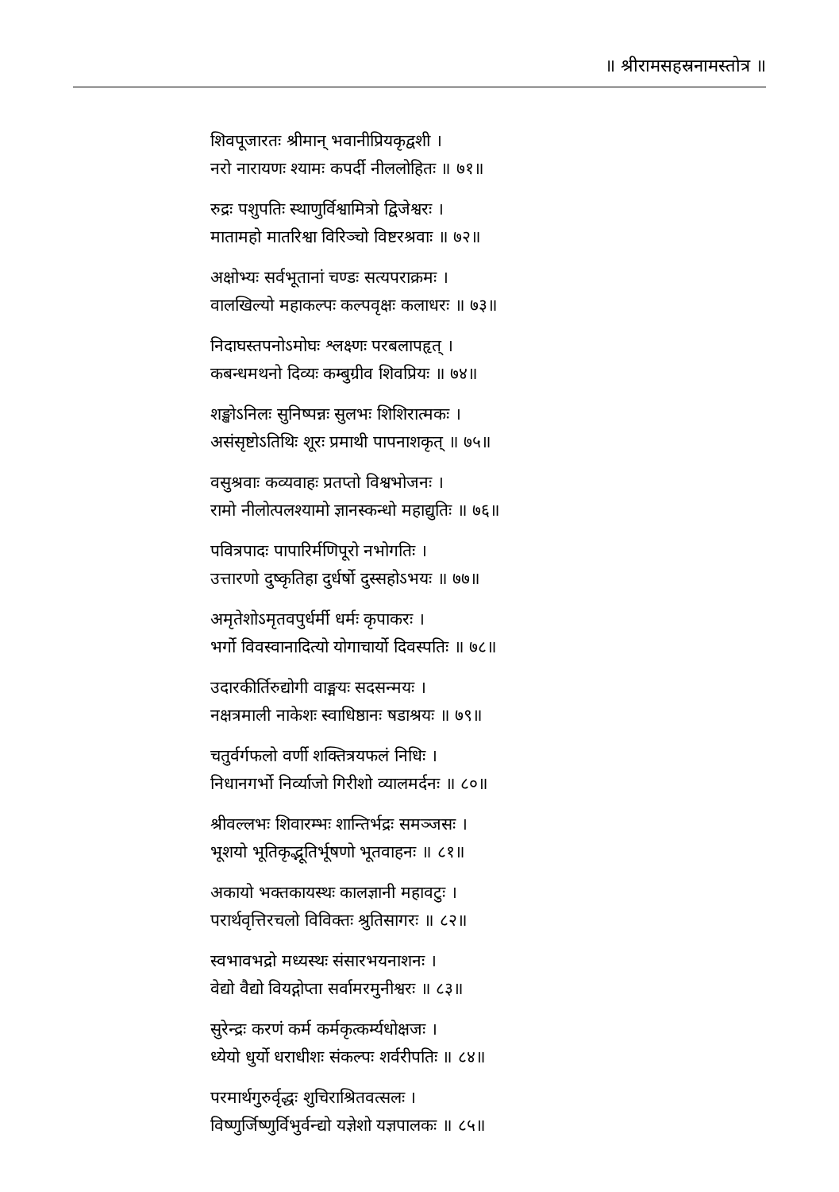॥ श्रीरामसहस्रनामस्तोत्र ॥
शिवपूजारतः श्रीमान् भवानीप्रियकृद्वशी ।
नरो नारायणः श्यामः कपर्दी नीललोहितः ॥ ७१॥
रुद्रः पशुपतिः स्थाणुर्विश्वामित्रो द्विजेश्वरः ।
मातामहो मातरिश्वा विरिञ्चो विष्टरश्रवाः ॥ ७२॥
अक्षोभ्यः सर्वभूतानां चण्डः सत्यपराक्रमः ।
वालखिल्यो महाकल्पः कल्पवृक्षः कलाधरः ॥ ७३॥
निदाघस्तपनोऽमोघः श्लक्ष्णः परबलापहृत् ।
कबन्धमथनो दिव्यः कम्बुग्रीव शिवप्रियः ॥ ७४॥
शङ्खोऽनिलः सुनिष्पन्नः सुलभः शिशिरात्मकः ।
असंसृष्टोऽतिथिः शूरः प्रमाथी पापनाशकृत् ॥ ७५॥
वसुश्रवाः कव्यवाहः प्रतप्तो विश्वभोजनः ।
रामो नीलोत्पलश्यामो ज्ञानस्कन्धो महाद्युतिः ॥ ७६॥
पवित्रपादः पापारिर्मणिपूरो नभोगतिः ।
उत्तारणो दुष्कृतिहा दुर्धर्षो दुस्सहोऽभयः ॥ ७७॥
अमृतेशोऽमृतवपुर्धर्मी धर्मः कृपाकरः ।
भर्गो विवस्वानादित्यो योगाचार्यो दिवस्पतिः ॥ ७८॥
उदारकीर्तिरुद्योगी वाङ्मयः सदसन्मयः ।
नक्षत्रमाली नाकेशः स्वाधिष्ठानः षडाश्रयः ॥ ७९॥
चतुर्वर्गफलो वर्णी शक्तित्रयफलं निधिः ।
निधानगर्भो निर्व्याजो गिरीशो व्यालमर्दनः ॥ ८०॥
श्रीवल्लभः शिवारम्भः शान्तिर्भद्रः समञ्जसः ।
भूशयो भूतिकृद्भूतिर्भूषणो भूतवाहनः ॥ ८१॥
अकायो भक्तकायस्थः कालज्ञानी महावटुः ।
परार्थवृत्तिरचलो विविक्तः श्रुतिसागरः ॥ ८२॥
स्वभावभद्रो मध्यस्थः संसारभयनाशनः ।
वेद्यो वैद्यो वियद्गोप्ता सर्वामरमुनीश्वरः ॥ ८३॥
सुरेन्द्रः करणं कर्म कर्मकृत्कर्म्यधोक्षजः ।
ध्येयो धुर्यो धराधीशः संकल्पः शर्वरीपतिः ॥ ८४॥
परमार्थगुरुर्वृद्धः शुचिराश्रितवत्सलः ।
विष्णुर्जिष्णुर्विभुर्वन्द्यो यज्ञेशो यज्ञपालकः ॥ ८५॥